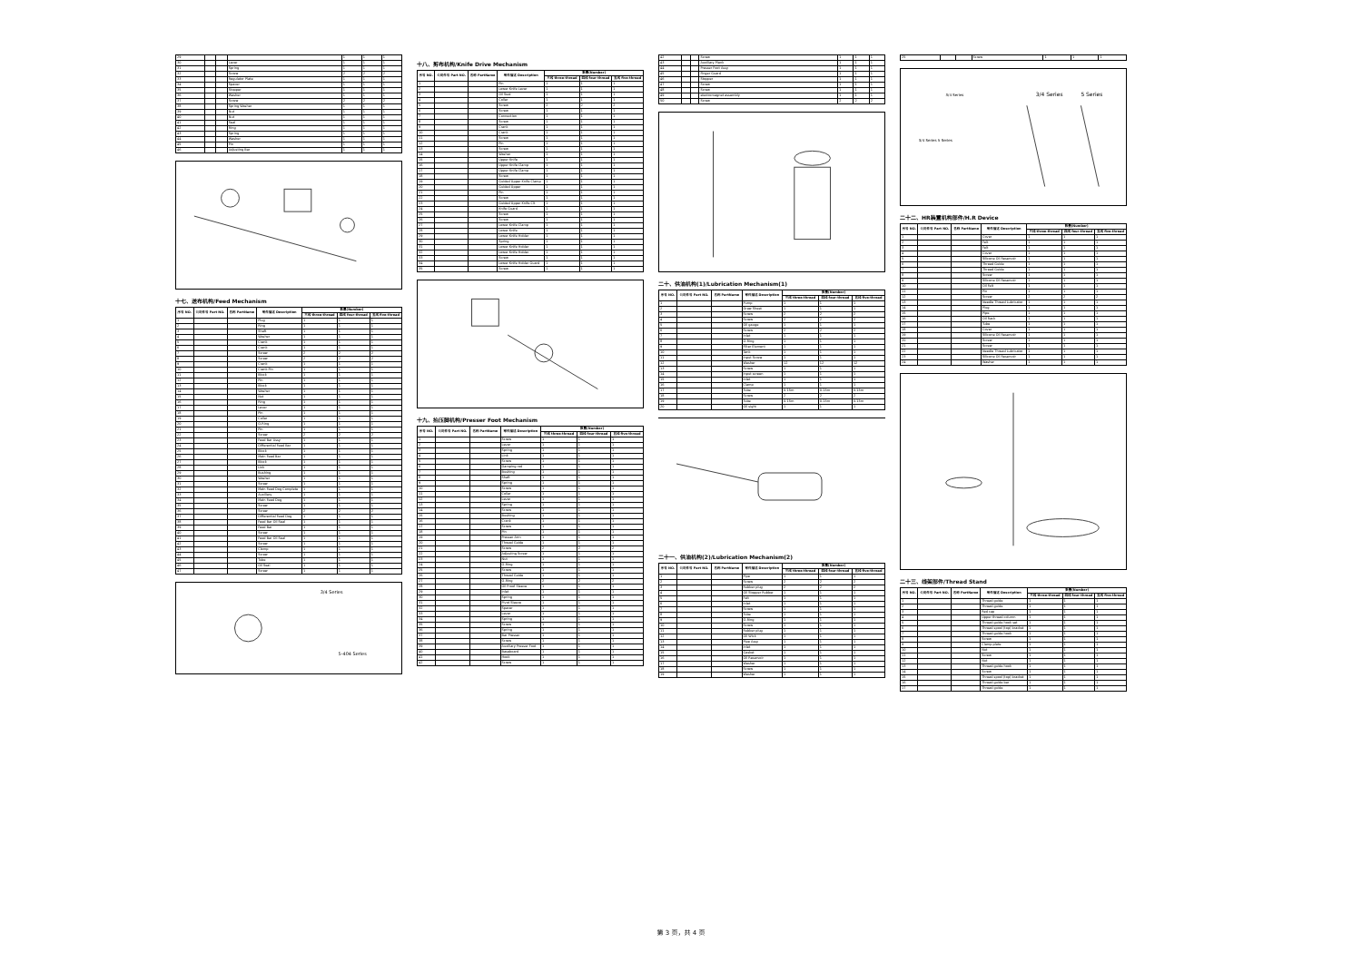| 29 | | | | 1 | 1 | 1 |
| 30 | | | Lever | 1 | 1 | 1 |
| 31 | | | Spring | 1 | 1 | 1 |
| 32 | | | Screw | 2 | 2 | 2 |
| 33 | | | Regulator Plate | 1 | 1 | 1 |
| 34 | | | Spacer | 1 | 1 | 1 |
| 35 | | | Stopper | 1 | 1 | 1 |
| 36 | | | Washer | 1 | 1 | 1 |
| 37 | | | Screw | 2 | 2 | 2 |
| 38 | | | Spring Washer | 1 | 1 | 1 |
| 39 | | | Nut | 1 | 1 | 1 |
| 40 | | | Nut | 1 | 1 | 1 |
| 41 | | | Seal | 1 | 1 | 1 |
| 42 | | | Ring | 1 | 1 | 1 |
| 43 | | | Spring | 1 | 1 | 1 |
| 44 | | | Washer | 1 | 1 | 1 |
| 45 | | | Pin | 1 | 1 | 1 |
| 46 | | | Adjusting Bar | 1 | 1 | 1 |
十七、送布机构/Feed Mechanism
| 序号 NO. | 公司件号 Part NO. | 名称 PartName | 零件描述 Description | 数量(Number) | | |
| --- | --- | --- | --- | --- | --- | --- |
| | | | | 三线 three-thread | 四线 four-thread | 五线 five-thread |
| 1 | | | Plug | 1 | 1 | 1 |
| 2 | | | Ring | 1 | 1 | 1 |
| 3 | | | Shaft | 1 | 1 | 1 |
| 4 | | | Washer | 1 | 1 | 1 |
| 5 | | | Crank | 1 | 1 | 1 |
| 6 | | | Crank | 1 | 1 | 1 |
| 7 | | | Screw | 2 | 2 | 2 |
| 8 | | | Screw | 2 | 2 | 2 |
| 9 | | | Crank | 1 | 1 | 1 |
| 10 | | | Crank Pin | 1 | 1 | 1 |
| 11 | | | Block | 1 | 1 | 1 |
| 12 | | | Pin | 1 | 1 | 1 |
| 13 | | | Block | 1 | 1 | 1 |
| 14 | | | Washer | 1 | 1 | 1 |
| 15 | | | Nut | 1 | 1 | 1 |
| 16 | | | Ring | 1 | 1 | 1 |
| 17 | | | Lever | 1 | 1 | 1 |
| 18 | | | Pin | 1 | 1 | 1 |
| 19 | | | Collar | 1 | 1 | 1 |
| 20 | | | O-Ring | 1 | 1 | 1 |
| 21 | | | Pin | 1 | 1 | 1 |
| 22 | | | Screw | 2 | 2 | 2 |
| 23 | | | Feed Bar Assy | 1 | 1 | 1 |
| 24 | | | Differential Feed Bar | 1 | 1 | 1 |
| 25 | | | Block | 1 | 1 | 1 |
| 26 | | | Main Feed Bar | 1 | 1 | 1 |
| 27 | | | Block | 1 | 1 | 1 |
| 28 | | | Link | 1 | 1 | 1 |
| 29 | | | Bushing | 1 | 1 | 1 |
| 30 | | | Washer | 1 | 1 | 1 |
| 31 | | | Screw | 1 | 1 | 1 |
| 32 | | | Main Feed Dog Complete | 1 | 1 | 1 |
| 33 | | | Auxiliary | 1 | 1 | 1 |
| 34 | | | Main Feed Dog | 1 | 1 | 1 |
| 35 | | | Screw | 1 | 1 | 1 |
| 36 | | | Screw | 2 | 2 | 2 |
| 37 | | | Differential Feed Dog | 1 | 1 | 1 |
| 38 | | | Feed Bar Oil Seal | 1 | 1 | 1 |
| 39 | | | Feed Bar | 1 | 1 | 1 |
| 40 | | | Screw | 1 | 1 | 1 |
| 41 | | | Feed Bar Oil Seal | 1 | 1 | 1 |
| 42 | | | Screw | 1 | 1 | 1 |
| 43 | | | Clamp | 1 | 1 | 1 |
| 44 | | | Screw | 1 | 1 | 1 |
| 45 | | | Tube | 1 | 1 | 1 |
| 46 | | | Oil Seal | 1 | 1 | 1 |
| 47 | | | Screw | 1 | 1 | 1 |
3/4 Series
5-404 Series
十八、剪布机构/Knife Drive Mechanism
| 序号 NO. | 公司件号 Part NO. | 名称 PartName | 零件描述 Description | 数量(Number) | | |
| --- | --- | --- | --- | --- | --- | --- |
| | | | | 三线 three-thread | 四线 four-thread | 五线 five-thread |
| 1 | | | Pin | 1 | 1 | 1 |
| 2 | | | Lower Knife Lever | 1 | 1 | 1 |
| 3 | | | Oil Seal | 1 | 1 | 1 |
| 4 | | | Collar | 1 | 1 | 1 |
| 5 | | | Screw | 2 | 2 | 2 |
| 6 | | | Screw | 1 | 1 | 1 |
| 7 | | | Connection | 1 | 1 | 1 |
| 8 | | | Screw | 1 | 1 | 1 |
| 9 | | | Crank | 1 | 1 | 1 |
| 10 | | | Crank | 1 | 1 | 1 |
| 11 | | | Screw | 1 | 1 | 1 |
| 12 | | | Pin | 1 | 1 | 1 |
| 13 | | | Screw | 1 | 1 | 1 |
| 14 | | | Washer | 1 | 1 | 1 |
| 15 | | | Upper Knife | 1 | 1 | 1 |
| 16 | | | Upper Knife Clamp | 1 | 1 | 1 |
| 17 | | | Upper Knife Clamp | 1 | 1 | 1 |
| 18 | | | Screw | 1 | 1 | 1 |
| 19 | | | Guided Upper Knife Clamp | 1 | 1 | 1 |
| 20 | | | Guided Upper | 1 | 1 | 1 |
| 21 | | | Pin | 1 | 1 | 1 |
| 22 | | | Screw | 1 | 1 | 1 |
| 23 | | | Guided Upper Knife Clt | 1 | 1 | 1 |
| 24 | | | Knife Guard | 1 | 1 | 1 |
| 25 | | | Screw | 1 | 1 | 1 |
| 26 | | | Screw | 1 | 1 | 1 |
| 27 | | | Lower Knife Clamp | 1 | 1 | 1 |
| 28 | | | Lower Knife | 1 | 1 | 1 |
| 29 | | | Lower Knife Holder | 1 | 1 | 1 |
| 30 | | | Spring | 1 | 1 | 1 |
| 31 | | | Lower Knife Holder | 1 | 1 | 1 |
| 32 | | | Lower Knife Holder | 1 | 1 | 1 |
| 33 | | | Screw | 1 | 1 | 1 |
| 34 | | | Lower Knife Holder Guard | 1 | 1 | 1 |
| 35 | | | Screw | 1 | 1 | 1 |
十九、抬压脚机构/Presser Foot Mechanism
| 序号 NO. | 公司件号 Part NO. | 名称 PartName | 零件描述 Description | 数量(Number) | | |
| --- | --- | --- | --- | --- | --- | --- |
| | | | | 三线 three-thread | 四线 four-thread | 五线 five-thread |
| 1 | | | Screw | 1 | 1 | 1 |
| 2 | | | Lever | 1 | 1 | 1 |
| 3 | | | Spring | 1 | 1 | 1 |
| 4 | | | Link | 1 | 1 | 1 |
| 5 | | | Screw | 1 | 1 | 1 |
| 6 | | | Damping rod | 1 | 1 | 1 |
| 7 | | | Bushing | 1 | 1 | 1 |
| 8 | | | Shaft | 1 | 1 | 1 |
| 9 | | | Spring | 1 | 1 | 1 |
| 10 | | | Screw | 1 | 1 | 1 |
| 11 | | | Collar | 1 | 1 | 1 |
| 12 | | | Lever | 1 | 1 | 1 |
| 13 | | | Spring | 1 | 1 | 1 |
| 14 | | | Screw | 1 | 1 | 1 |
| 15 | | | Bushing | 1 | 1 | 1 |
| 16 | | | Crank | 1 | 1 | 1 |
| 17 | | | Screw | 1 | 1 | 1 |
| 18 | | | Pin | 1 | 1 | 1 |
| 19 | | | Presser Arm | 1 | 1 | 1 |
| 20 | | | Thread Guide | 1 | 1 | 1 |
| 21 | | | Screw | 2 | 2 | 2 |
| 22 | | | Adjusting Screw | 1 | 1 | 1 |
| 23 | | | Nut | 1 | 1 | 1 |
| 24 | | | O-Ring | 1 | 1 | 1 |
| 25 | | | Screw | 1 | 1 | 1 |
| 26 | | | Thread Guide | 1 | 1 | 1 |
| 27 | | | O-Ring | 2 | 2 | 2 |
| 28 | | | Oil Proof Sleeve | 1 | 1 | 1 |
| 29 | | | Inlet | 1 | 1 | 1 |
| 30 | | | Spring | 1 | 1 | 1 |
| 31 | | | Pivot Sleeve | 1 | 1 | 1 |
| 32 | | | Spacer | 1 | 1 | 1 |
| 33 | | | Lever | 1 | 1 | 1 |
| 34 | | | Spring | 1 | 1 | 1 |
| 35 | | | Screw | 1 | 1 | 1 |
| 36 | | | Spring | 1 | 1 | 1 |
| 37 | | | Bar Presser | 1 | 1 | 1 |
| 38 | | | Screw | 1 | 1 | 1 |
| 39 | | | Auxiliary Presser Foot | 1 | 1 | 1 |
| 40 | | | Baseboard | 1 | 1 | 1 |
| 41 | | | Hook | 1 | 1 | 1 |
| 42 | | | Screw | 1 | 1 | 1 |
| 42 | | | Screw | 1 | 1 | 1 |
| 43 | | | Auxiliary Plank | 1 | 1 | 1 |
| 44 | | | Presser Foot Assy | 1 | 1 | 1 |
| 45 | | | Finger Guard | 1 | 1 | 1 |
| 46 | | | Stopper | 1 | 1 | 1 |
| 47 | | | Screw | 1 | 1 | 1 |
| 48 | | | Screw | 1 | 1 | 1 |
| 49 | | | electromagnet assembly | 1 | 1 | 1 |
| 50 | | | Screw | 2 | 2 | 2 |
二十、供油机构(1)/Lubrication Mechanism(1)
| 序号 NO. | 公司件号 Part NO. | 名称 PartName | 零件描述 Description | 数量(Number) | | |
| --- | --- | --- | --- | --- | --- | --- |
| | | | | 三线 three-thread | 四线 four-thread | 五线 five-thread |
| 1 | | | Pump | 1 | 1 | 1 |
| 2 | | | Draw Sheet | 1 | 1 | 1 |
| 3 | | | Screw | 2 | 2 | 2 |
| 4 | | | Screw | 2 | 2 | 2 |
| 5 | | | Oil gauge | 1 | 1 | 1 |
| 6 | | | Screw | 2 | 2 | 2 |
| 7 | | | Inlet | 1 | 1 | 1 |
| 8 | | | O-Ring | 1 | 1 | 1 |
| 9 | | | Filter Element | 1 | 1 | 1 |
| 10 | | | Tank | 1 | 1 | 1 |
| 11 | | | Input Screw | 1 | 1 | 1 |
| 12 | | | Washer | 12 | 12 | 12 |
| 13 | | | Screw | 1 | 1 | 1 |
| 14 | | | Input screen | 1 | 1 | 1 |
| 15 | | | Inlet | 1 | 1 | 1 |
| 16 | | | Clamp | 1 | 1 | 1 |
| 17 | | | Tube | 0.15m | 0.15m | 0.15m |
| 18 | | | Screw | 2 | 2 | 2 |
| 19 | | | Tube | 0.15m | 0.15m | 0.15m |
| 20 | | | Oil sight | 1 | 1 | 1 |
二十一、供油机构(2)/Lubrication Mechanism(2)
| 序号 NO. | 公司件号 Part NO. | 名称 PartName | 零件描述 Description | 数量(Number) | | |
| --- | --- | --- | --- | --- | --- | --- |
| | | | | 三线 three-thread | 四线 four-thread | 五线 five-thread |
| 1 | | | Pipe | 1 | 1 | 1 |
| 2 | | | Screw | 2 | 2 | 2 |
| 3 | | | Rubber plug | 2 | 2 | 2 |
| 4 | | | Oil Stopper Rubber | 1 | 1 | 1 |
| 5 | | | Felt | 1 | 1 | 1 |
| 6 | | | Inlet | 1 | 1 | 1 |
| 7 | | | Screw | 1 | 1 | 1 |
| 8 | | | Tube | 1 | 1 | 1 |
| 9 | | | O-Ring | 1 | 1 | 1 |
| 10 | | | Screw | 1 | 1 | 1 |
| 11 | | | Rubber plug | 1 | 1 | 1 |
| 12 | | | Oil Wick | 1 | 1 | 1 |
| 13 | | | Pipe Assy | 1 | 1 | 1 |
| 14 | | | Inlet | 1 | 1 | 1 |
| 15 | | | Gasket | 1 | 1 | 1 |
| 16 | | | Oil Reservoir | 1 | 1 | 1 |
| 17 | | | Washer | 1 | 1 | 1 |
| 18 | | | Screw | 1 | 1 | 1 |
| 19 | | | Washer | 1 | 1 | 1 |
| 25 | | | Screw | 1 | 1 | 1 |
3/4 Series
5 Series
3/4 Series
3/4 Series 5 Series
二十二、HR装置机构部件/H.R Device
| 序号 NO. | 公司件号 Part NO. | 名称 PartName | 零件描述 Description | 数量(Number) | | |
| --- | --- | --- | --- | --- | --- | --- |
| | | | | 三线 three-thread | 四线 four-thread | 五线 five-thread |
| 1 | | | Cover | 1 | 1 | 1 |
| 2 | | | Felt | 1 | 1 | 1 |
| 3 | | | Felt | 1 | 1 | 1 |
| 4 | | | Cover | 1 | 1 | 1 |
| 5 | | | Silicone Oil Reservoir | 1 | 1 | 1 |
| 6 | | | Thread Guide | 1 | 1 | 1 |
| 7 | | | Thread Guide | 1 | 1 | 1 |
| 8 | | | Screw | 1 | 1 | 1 |
| 9 | | | Silicone Oil Reservoir | 1 | 1 | 1 |
| 10 | | | Oil Felt | 1 | 1 | 1 |
| 11 | | | Pin | 1 | 1 | 1 |
| 12 | | | Screw | 2 | 2 | 2 |
| 13 | | | Needle Thread Lubricator | 1 | 1 | 1 |
| 14 | | | Plug | 1 | 1 | 1 |
| 15 | | | Pipe | 1 | 1 | 1 |
| 16 | | | Oil Rack | 1 | 1 | 1 |
| 17 | | | Tube | 1 | 1 | 1 |
| 18 | | | Cover | 1 | 1 | 1 |
| 19 | | | Silicone Oil Reservoir | 1 | 1 | 1 |
| 20 | | | Screw | 1 | 1 | 1 |
| 21 | | | Screw | 1 | 1 | 1 |
| 22 | | | Needle Thread Lubricator | 1 | 1 | 1 |
| 23 | | | Silicone Oil Reservoir | 1 | 1 | 1 |
| 24 | | | Washer | 1 | 1 | 1 |
二十三、线架部件/Thread Stand
| 序号 NO. | 公司件号 Part NO. | 名称 PartName | 零件描述 Description | 数量(Number) | | |
| --- | --- | --- | --- | --- | --- | --- |
| | | | | 三线 three-thread | 四线 four-thread | 五线 five-thread |
| 1 | | | Thread guide | 1 | 1 | 1 |
| 2 | | | Thread guide | 1 | 1 | 1 |
| 3 | | | Red cap | 1 | 1 | 1 |
| 4 | | | Upper thread column | 1 | 1 | 1 |
| 5 | | | Thread guide hook set | 1 | 1 | 1 |
| 6 | | | Thread spool (top) bracket | 1 | 1 | 1 |
| 7 | | | Thread guide hook | 1 | 1 | 1 |
| 8 | | | Screw | 1 | 1 | 1 |
| 9 | | | Clamp plate | 1 | 1 | 1 |
| 10 | | | Nut | 1 | 1 | 1 |
| 11 | | | Screw | 1 | 1 | 1 |
| 12 | | | Nut | 1 | 1 | 1 |
| 13 | | | Thread guide hook | 1 | 1 | 1 |
| 14 | | | Screw | 1 | 1 | 1 |
| 15 | | | Thread spool (top) bracket | 1 | 1 | 1 |
| 16 | | | Thread guide bar | 1 | 1 | 1 |
| 17 | | | Thread guide | 1 | 1 | 1 |
第 3 页，共 4 页